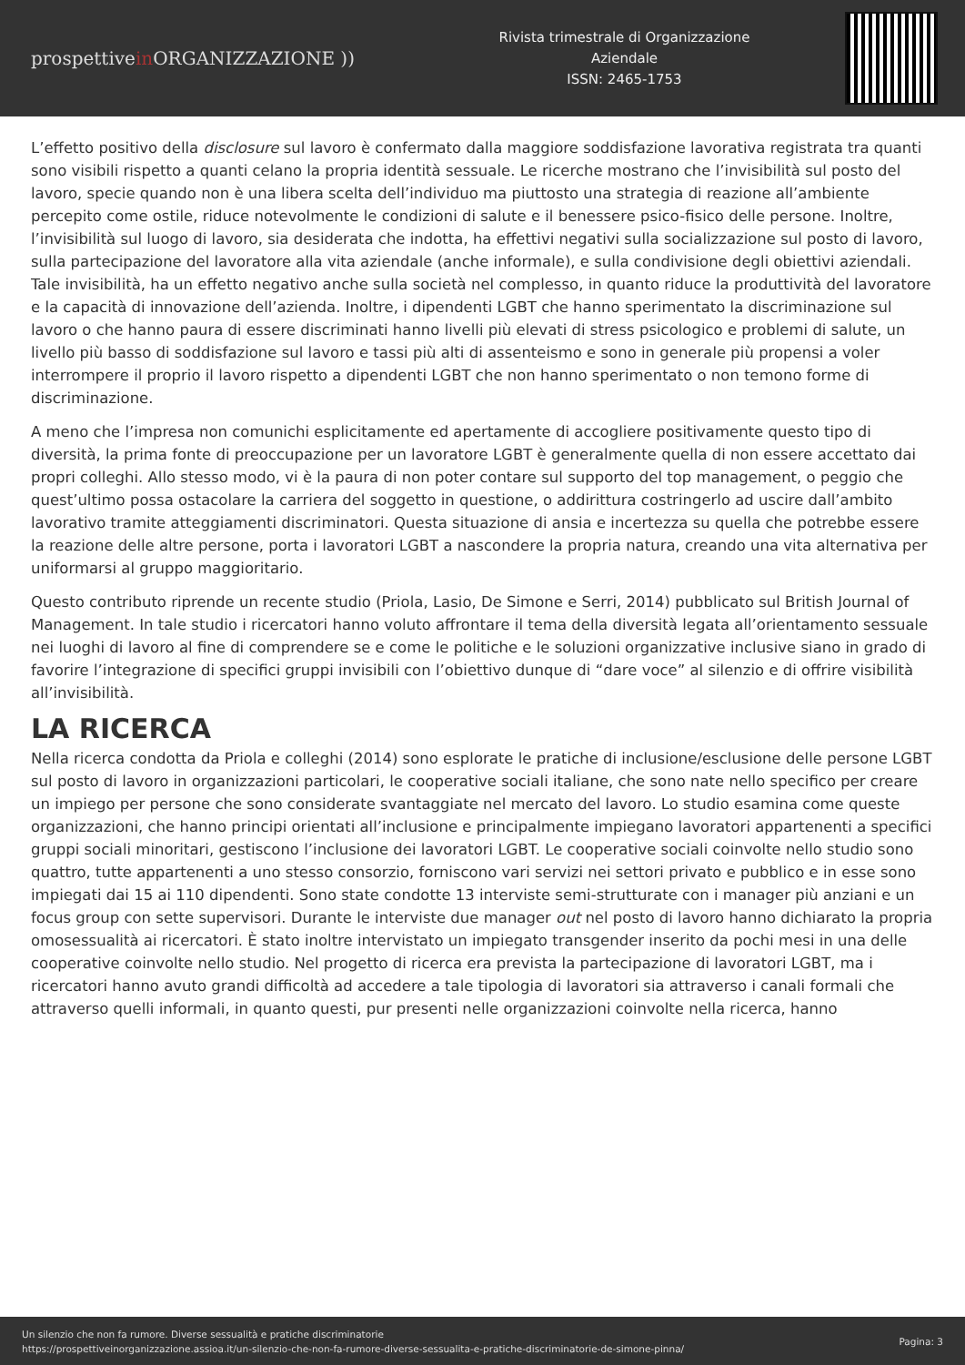prospettivein ORGANIZZAZIONE ))
Rivista trimestrale di Organizzazione
Aziendale
ISSN: 2465-1753
L’effetto positivo della disclosure sul lavoro è confermato dalla maggiore soddisfazione lavorativa registrata tra quanti sono visibili rispetto a quanti celano la propria identità sessuale. Le ricerche mostrano che l’invisibilità sul posto del lavoro, specie quando non è una libera scelta dell’individuo ma piuttosto una strategia di reazione all’ambiente percepito come ostile, riduce notevolmente le condizioni di salute e il benessere psico-fisico delle persone. Inoltre, l’invisibilità sul luogo di lavoro, sia desiderata che indotta, ha effettivi negativi sulla socializzazione sul posto di lavoro, sulla partecipazione del lavoratore alla vita aziendale (anche informale), e sulla condivisione degli obiettivi aziendali. Tale invisibilità, ha un effetto negativo anche sulla società nel complesso, in quanto riduce la produttività del lavoratore e la capacità di innovazione dell’azienda. Inoltre, i dipendenti LGBT che hanno sperimentato la discriminazione sul lavoro o che hanno paura di essere discriminati hanno livelli più elevati di stress psicologico e problemi di salute, un livello più basso di soddisfazione sul lavoro e tassi più alti di assenteismo e sono in generale più propensi a voler interrompere il proprio il lavoro rispetto a dipendenti LGBT che non hanno sperimentato o non temono forme di discriminazione.
A meno che l’impresa non comunichi esplicitamente ed apertamente di accogliere positivamente questo tipo di diversità, la prima fonte di preoccupazione per un lavoratore LGBT è generalmente quella di non essere accettato dai propri colleghi. Allo stesso modo, vi è la paura di non poter contare sul supporto del top management, o peggio che quest’ultimo possa ostacolare la carriera del soggetto in questione, o addirittura costringerlo ad uscire dall’ambito lavorativo tramite atteggiamenti discriminatori. Questa situazione di ansia e incertezza su quella che potrebbe essere la reazione delle altre persone, porta i lavoratori LGBT a nascondere la propria natura, creando una vita alternativa per uniformarsi al gruppo maggioritario.
Questo contributo riprende un recente studio (Priola, Lasio, De Simone e Serri, 2014) pubblicato sul British Journal of Management. In tale studio i ricercatori hanno voluto affrontare il tema della diversità legata all’orientamento sessuale nei luoghi di lavoro al fine di comprendere se e come le politiche e le soluzioni organizzative inclusive siano in grado di favorire l’integrazione di specifici gruppi invisibili con l’obiettivo dunque di “dare voce” al silenzio e di offrire visibilità all’invisibilità.
LA RICERCA
Nella ricerca condotta da Priola e colleghi (2014) sono esplorate le pratiche di inclusione/esclusione delle persone LGBT sul posto di lavoro in organizzazioni particolari, le cooperative sociali italiane, che sono nate nello specifico per creare un impiego per persone che sono considerate svantaggiate nel mercato del lavoro. Lo studio esamina come queste organizzazioni, che hanno principi orientati all’inclusione e principalmente impiegano lavoratori appartenenti a specifici gruppi sociali minoritari, gestiscono l’inclusione dei lavoratori LGBT. Le cooperative sociali coinvolte nello studio sono quattro, tutte appartenenti a uno stesso consorzio, forniscono vari servizi nei settori privato e pubblico e in esse sono impiegati dai 15 ai 110 dipendenti. Sono state condotte 13 interviste semi-strutturate con i manager più anziani e un focus group con sette supervisori. Durante le interviste due manager out nel posto di lavoro hanno dichiarato la propria omosessualità ai ricercatori. È stato inoltre intervistato un impiegato transgender inserito da pochi mesi in una delle cooperative coinvolte nello studio. Nel progetto di ricerca era prevista la partecipazione di lavoratori LGBT, ma i ricercatori hanno avuto grandi difficoltà ad accedere a tale tipologia di lavoratori sia attraverso i canali formali che attraverso quelli informali, in quanto questi, pur presenti nelle organizzazioni coinvolte nella ricerca, hanno
Un silenzio che non fa rumore. Diverse sessualità e pratiche discriminatorie
https://prospettiveinorganizzazione.assioa.it/un-silenzio-che-non-fa-rumore-diverse-sessualita-e-pratiche-discriminatorie-de-simone-pinna/
Pagina: 3